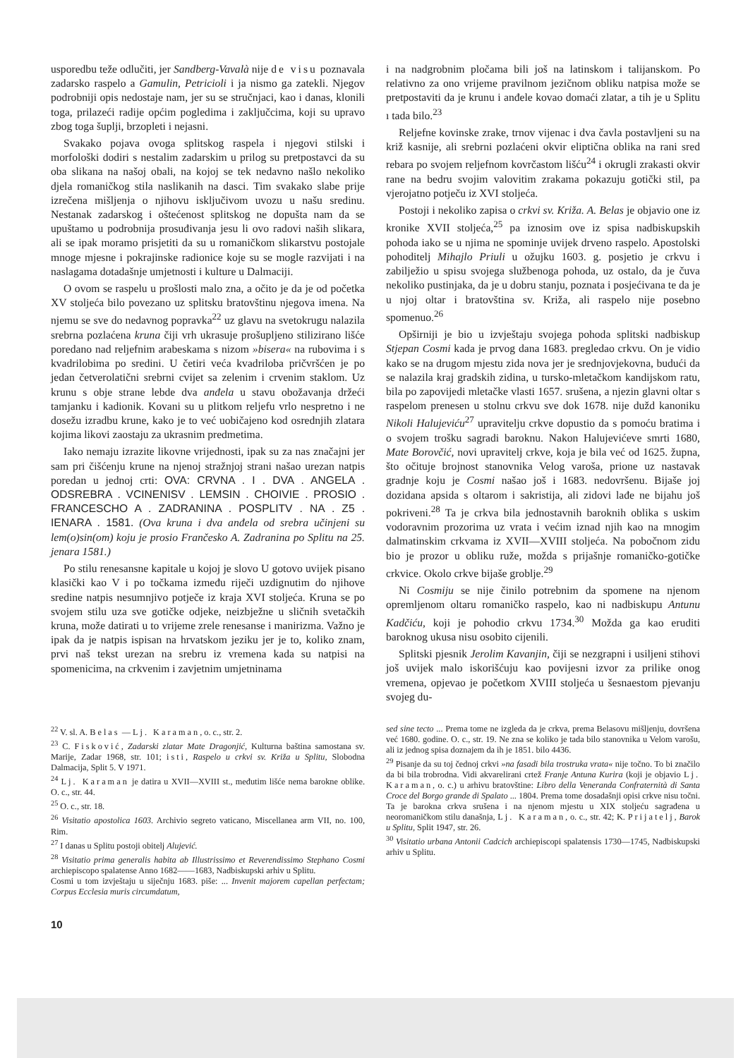usporedbu teže odlučiti, jer Sandberg-Vavalà nije de visu poznavala zadarsko raspelo a Gamulin, Petricioli i ja nismo ga zatekli. Njegov podrobniji opis nedostaje nam, jer su se stručnjaci, kao i danas, klonili toga, prilazeći radije općim pogledima i zaključcima, koji su upravo zbog toga šuplji, brzopleti i nejasni.
Svakako pojava ovoga splitskog raspela i njegovi stilski i morfološki dodiri s nestalim zadarskim u prilog su pretpostavci da su oba slikana na našoj obali, na kojoj se tek nedavno našlo nekoliko djela romaničkog stila naslikanih na dasci. Tim svakako slabe prije izrečena mišljenja o njihovu isključivom uvozu u našu sredinu. Nestanak zadarskog i oštećenost splitskog ne dopušta nam da se upuštamo u podrobnija prosuđivanja jesu li ovo radovi naših slikara, ali se ipak moramo prisjetiti da su u romaničkom slikarstvu postojale mnoge mjesne i pokrajinske radionice koje su se mogle razvijati i na naslagama dotadašnje umjetnosti i kulture u Dalmaciji.
O ovom se raspelu u prošlosti malo zna, a očito je da je od početka XV stoljeća bilo povezano uz splitsku bratovštinu njegova imena. Na njemu se sve do nedavnog popravka<sup>22</sup> uz glavu na svetokrugu nalazila srebrna pozlaćena kruna čiji vrh ukrasuje prošupljeno stilizirano lišće poredano nad reljefnim arabeskama s nizom »bisera« na rubovima i s kvadrilobima po sredini. U četiri veća kvadriloba pričvršćen je po jedan četverolatični srebrni cvijet sa zelenim i crvenim staklom. Uz krunu s obje strane lebde dva anđela u stavu obožavanja držeći tamjanku i kadionik. Kovani su u plitkom reljefu vrlo nespretno i ne dosežu izradbu krune, kako je to već uobičajeno kod osrednjih zlatara kojima likovi zaostaju za ukrasnim predmetima.
Iako nemaju izrazite likovne vrijednosti, ipak su za nas značajni jer sam pri čišćenju krune na njenoj stražnjoj strani našao urezan natpis poredan u jednoj crti: OVA: CRVNA . I . DVA . ANGELA . ODSREBRA . VCINENISV . LEMSIN . CHOIVIE . PROSIO . FRANCESCHO A . ZADRANINA . POSPLITV . NA . Z5 . IENARA . 1581. (Ova kruna i dva anđela od srebra učinjeni su lem(o)sin(om) koju je prosio Frančesko A. Zadranina po Splitu na 25. jenara 1581.)
Po stilu renesansne kapitale u kojoj je slovo U gotovo uvijek pisano klasički kao V i po točkama između riječi uzdignutim do njihove sredine natpis nesumnjivo potječe iz kraja XVI stoljeća. Kruna se po svojem stilu uza sve gotičke odjeke, neizbježne u sličnih svetačkih kruna, može datirati u to vrijeme zrele renesanse i manirizma. Važno je ipak da je natpis ispisan na hrvatskom jeziku jer je to, koliko znam, prvi naš tekst urezan na srebru iz vremena kada su natpisi na spomenicima, na crkvenim i zavjetnim umjetninama
i na nadgrobnim pločama bili još na latinskom i talijanskom. Po relativno za ono vrijeme pravilnom jezičnom obliku natpisa može se pretpostaviti da je krunu i anđele kovao domaći zlatar, a tih je u Splitu ı tada bilo.<sup>23</sup>
Reljefne kovinske zrake, trnov vijenac i dva čavla postavljeni su na križ kasnije, ali srebrni pozlaćeni okvir eliptična oblika na rani sred rebara po svojem reljefnom kovrčastom lišću<sup>24</sup> i okrugli zrakasti okvir rane na bedru svojim valovitim zrakama pokazuju gotički stil, pa vjerojatno potječu iz XVI stoljeća.
Postoji i nekoliko zapisa o crkvi sv. Križa. A. Belas je objavio one iz kronike XVII stoljeća,<sup>25</sup> pa iznosim ove iz spisa nadbiskupskih pohoda iako se u njima ne spominje uvijek drveno raspelo. Apostolski pohoditelj Mihajlo Priuli u ožujku 1603. g. posjetio je crkvu i zabilježio u spisu svojega službenoga pohoda, uz ostalo, da je čuva nekoliko pustinjaka, da je u dobru stanju, poznata i posjećivana te da je u njoj oltar i bratovština sv. Križa, ali raspelo nije posebno spomenuo.<sup>26</sup>
Opširniji je bio u izvještaju svojega pohoda splitski nadbiskup Stjepan Cosmi kada je prvog dana 1683. pregledao crkvu. On je vidio kako se na drugom mjestu zida nova jer je srednjovjekovna, budući da se nalazila kraj gradskih zidina, u tursko-mletačkom kandijskom ratu, bila po zapovijedi mletačke vlasti 1657. srušena, a njezin glavni oltar s raspelom prenesen u stolnu crkvu sve dok 1678. nije dužd kanoniku Nikoli Halujeviću<sup>27</sup> upravitelju crkve dopustio da s pomoću bratima i o svojem trošku sagradi baroknu. Nakon Halujevićeve smrti 1680, Mate Borovčić, novi upravitelj crkve, koja je bila već od 1625. župna, što očituje brojnost stanovnika Velog varoša, prione uz nastavak gradnje koju je Cosmi našao još i 1683. nedovršenu. Bijaše joj dozidana apsida s oltarom i sakristija, ali zidovi lađe ne bijahu još pokriveni.<sup>28</sup> Ta je crkva bila jednostavnih baroknih oblika s uskim vodoravnim prozorima uz vrata i većim iznad njih kao na mnogim dalmatinskim crkvama iz XVII—XVIII stoljeća. Na pobočnom zidu bio je prozor u obliku ruže, možda s prijašnje romaničko-gotičke crkvice. Okolo crkve bijaše groblje.<sup>29</sup>
Ni Cosmiju se nije činilo potrebnim da spomene na njenom opremljenom oltaru romaničko raspelo, kao ni nadbiskupu Antunu Kadčiću, koji je pohodio crkvu 1734.<sup>30</sup> Možda ga kao eruditi baroknog ukusa nisu osobito cijenili.
Splitski pjesnik Jerolim Kavanjin, čiji se nezgrapni i usiljeni stihovi još uvijek malo iskorišćuju kao povijesni izvor za prilike onog vremena, opjevao je početkom XVIII stoljeća u šesnaestom pjevanju svojeg du-
<sup>22</sup> V. sl. A. Belas — Lj. Karaman, o. c., str. 2.
<sup>23</sup> C. Fisković, Zadarski zlatar Mate Dragonjić, Kulturna baština samostana sv. Marije, Zadar 1968, str. 101; isti, Raspelo u crkvi sv. Križa u Splitu, Slobodna Dalmacija, Split 5. V 1971.
<sup>24</sup> Lj. Karaman je datira u XVII—XVIII st., međutim lišće nema barokne oblike. O. c., str. 44.
<sup>25</sup> O. c., str. 18.
<sup>26</sup> Visitatio apostolica 1603. Archivio segreto vaticano, Miscellanea arm VII, no. 100, Rim.
<sup>27</sup> I danas u Splitu postoji obitelj Alujević.
<sup>28</sup> Visitatio prima generalis habita ab Illustrissimo et Reverendissimo Stephano Cosmi archiepiscopo spalatense Anno 1682——1683, Nadbiskupski arhiv u Splitu.
Cosmi u tom izvještaju u siječnju 1683. piše: ... Invenit majorem capellan perfectam; Corpus Ecclesia muris circumdatum,
sed sine tecto ... Prema tome ne izgleda da je crkva, prema Belasovu mišljenju, dovršena već 1680. godine. O. c., str. 19. Ne zna se koliko je tada bilo stanovnika u Velom varošu, ali iz jednog spisa doznajem da ih je 1851. bilo 4436.
<sup>29</sup> Pisanje da su toj čednoj crkvi »na fasadi bila trostruka vrata« nije točno. To bi značilo da bi bila trobrodna. Vidi akvarelirani crtež Franje Antuna Kurira (koji je objavio Lj. Karaman, o. c.) u arhivu bratovštine: Libro della Veneranda Confraternità di Santa Croce del Borgo grande di Spalato ... 1804. Prema tome dosadašnji opisi crkve nisu točni. Ta je barokna crkva srušena i na njenom mjestu u XIX stoljeću sagrađena u neoromaničkom stilu današnja, Lj. Karaman, o. c., str. 42; K. Prijatelj, Barok u Splitu, Split 1947, str. 26.
<sup>30</sup> Visitatio urbana Antonii Cadcich archiepiscopi spalatensis 1730—1745, Nadbiskupski arhiv u Splitu.
10